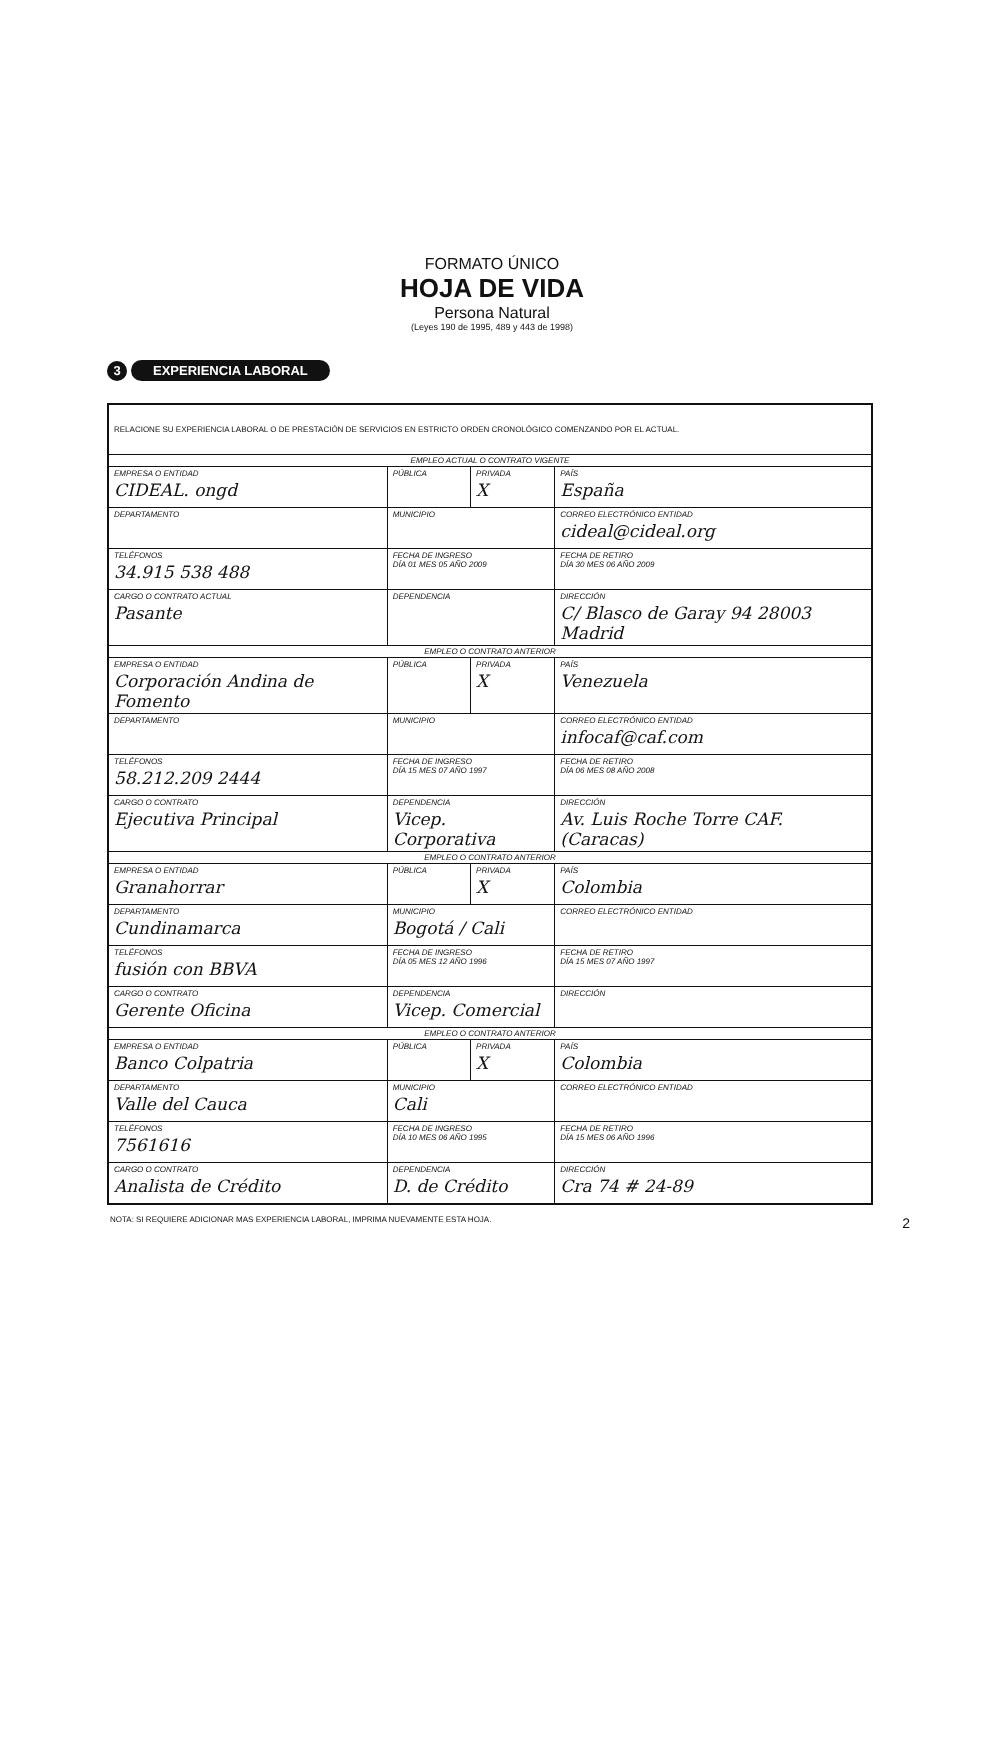FORMATO ÚNICO
HOJA DE VIDA
Persona Natural
(Leyes 190 de 1995, 489 y 443 de 1998)
3
EXPERIENCIA LABORAL
| RELACIONE SU EXPERIENCIA LABORAL O DE PRESTACIÓN DE SERVICIOS EN ESTRICTO ORDEN CRONOLÓGICO COMENZANDO POR EL ACTUAL. | | | | |
| EMPLEO ACTUAL O CONTRATO VIGENTE | | | | |
| EMPRESA O ENTIDAD CIDEAL. ongd | | PÚBLICA | PRIVADA X | PAÍS España |
| DEPARTAMENTO | MUNICIPIO | | | CORREO ELECTRÓNICO ENTIDAD cideal@cideal.org |
| TELÉFONOS 34.915 538 488 | FECHA DE INGRESO DÍA 01 MES 05 AÑO 2009 | | | FECHA DE RETIRO DÍA 30 MES 06 AÑO 2009 |
| CARGO O CONTRATO ACTUAL Pasante | DEPENDENCIA | | | DIRECCIÓN C/ Blasco de Garay 94 28003 Madrid |
| EMPLEO O CONTRATO ANTERIOR | | | | |
| EMPRESA O ENTIDAD Corporación Andina de Fomento | | PÚBLICA | PRIVADA X | PAÍS Venezuela |
| DEPARTAMENTO | MUNICIPIO | | | CORREO ELECTRÓNICO ENTIDAD infocaf@caf.com |
| TELÉFONOS 58.212.209 2444 | FECHA DE INGRESO DÍA 15 MES 07 AÑO 1997 | | | FECHA DE RETIRO DÍA 06 MES 08 AÑO 2008 |
| CARGO O CONTRATO Ejecutiva Principal | DEPENDENCIA Vicep. Corporativa | | | DIRECCIÓN Av. Luis Roche Torre CAF. (Caracas) |
| EMPLEO O CONTRATO ANTERIOR | | | | |
| EMPRESA O ENTIDAD Granahorrar | | PÚBLICA | PRIVADA X | PAÍS Colombia |
| DEPARTAMENTO Cundinamarca | MUNICIPIO Bogotá / Cali | | | CORREO ELECTRÓNICO ENTIDAD |
| TELÉFONOS fusión con BBVA | FECHA DE INGRESO DÍA 05 MES 12 AÑO 1996 | | | FECHA DE RETIRO DÍA 15 MES 07 AÑO 1997 |
| CARGO O CONTRATO Gerente Oficina | DEPENDENCIA Vicep. Comercial | | | DIRECCIÓN |
| EMPLEO O CONTRATO ANTERIOR | | | | |
| EMPRESA O ENTIDAD Banco Colpatria | | PÚBLICA | PRIVADA X | PAÍS Colombia |
| DEPARTAMENTO Valle del Cauca | MUNICIPIO Cali | | | CORREO ELECTRÓNICO ENTIDAD |
| TELÉFONOS 7561616 | FECHA DE INGRESO DÍA 10 MES 06 AÑO 1995 | | | FECHA DE RETIRO DÍA 15 MES 06 AÑO 1996 |
| CARGO O CONTRATO Analista de Crédito | DEPENDENCIA D. de Crédito | | | DIRECCIÓN Cra 74 # 24-89 |
NOTA: SI REQUIERE ADICIONAR MAS EXPERIENCIA LABORAL, IMPRIMA NUEVAMENTE ESTA HOJA. 2